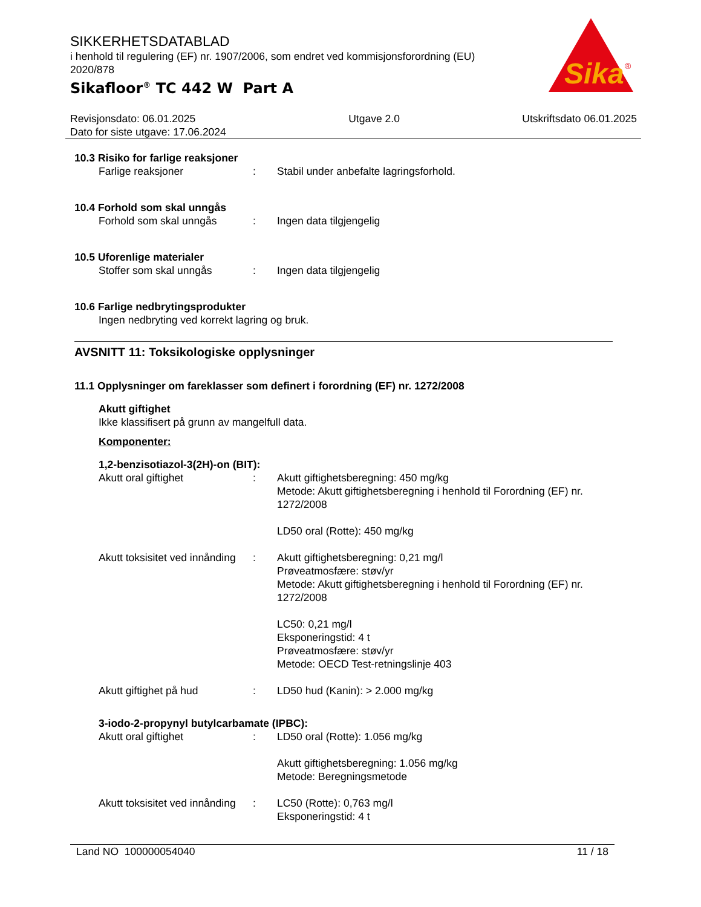SIKKERHETSDATABLAD
i henhold til regulering (EF) nr. 1907/2006, som endret ved kommisjonsforordning (EU) 2020/878
Sikafloor<sup>®</sup> TC 442 W Part A
Sika
®
Revisjonsdato: 06.01.2025
Dato for siste utgave: 17.06.2024
Utgave 2.0 Utskriftsdato 06.01.2025
10.3 Risiko for farlige reaksjoner
Farlige reaksjoner : Stabil under anbefalte lagringsforhold.
10.4 Forhold som skal unngås
Forhold som skal unngås : Ingen data tilgjengelig
10.5 Uforenlige materialer
Stoffer som skal unngås : Ingen data tilgjengelig
10.6 Farlige nedbrytingsprodukter
Ingen nedbryting ved korrekt lagring og bruk.
AVSNITT 11: Toksikologiske opplysninger
11.1 Opplysninger om fareklasser som definert i forordning (EF) nr. 1272/2008
Akutt giftighet
Ikke klassifisert på grunn av mangelfull data.
Komponenter:
1,2-benzisotiazol-3(2H)-on (BIT):
Akutt oral giftighet : Akutt giftighetsberegning: 450 mg/kg
Metode: Akutt giftighetsberegning i henhold til Forordning (EF) nr. 1272/2008
LD50 oral (Rotte): 450 mg/kg
Akutt toksisitet ved innånding
: Akutt giftighetsberegning: 0,21 mg/l
Prøveatmosfære: støv/yr
Metode: Akutt giftighetsberegning i henhold til Forordning (EF) nr. 1272/2008
LC50: 0,21 mg/l
Eksponeringstid: 4 t
Prøveatmosfære: støv/yr
Metode: OECD Test-retningslinje 403
Akutt giftighet på hud : LD50 hud (Kanin): > 2.000 mg/kg
3-iodo-2-propynyl butylcarbamate (IPBC):
Akutt oral giftighet : LD50 oral (Rotte): 1.056 mg/kg
Akutt giftighetsberegning: 1.056 mg/kg
Metode: Beregningsmetode
Akutt toksisitet ved innånding
: LC50 (Rotte): 0,763 mg/l
Eksponeringstid: 4 t
Land NO 100000054040 11 / 18